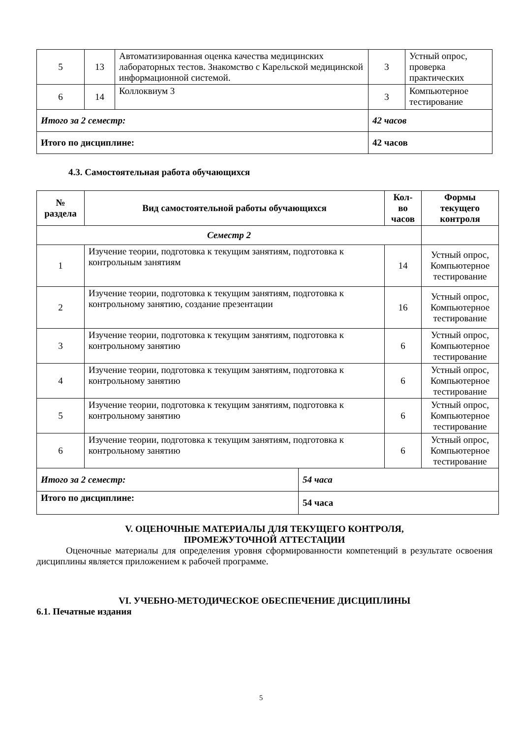| 5 | 13 | Автоматизированная оценка качества медицинских лабораторных тестов. Знакомство с Карельской медицинской информационной системой. | 3 | Устный опрос, проверка практических |
| 6 | 14 | Коллоквиум 3 | 3 | Компьютерное тестирование |
| Итого за 2 семестр: | | | 42 часов | |
| Итого по дисциплине: | | | 42 часов | |
4.3. Самостоятельная работа обучающихся
| № раздела | Вид самостоятельной работы обучающихся | Кол-во часов | Формы текущего контроля |
| --- | --- | --- | --- |
| Семестр 2 | | | |
| 1 | Изучение теории, подготовка к текущим занятиям, подготовка к контрольным занятиям | 14 | Устный опрос, Компьютерное тестирование |
| 2 | Изучение теории, подготовка к текущим занятиям, подготовка к контрольному занятию, создание презентации | 16 | Устный опрос, Компьютерное тестирование |
| 3 | Изучение теории, подготовка к текущим занятиям, подготовка к контрольному занятию | 6 | Устный опрос, Компьютерное тестирование |
| 4 | Изучение теории, подготовка к текущим занятиям, подготовка к контрольному занятию | 6 | Устный опрос, Компьютерное тестирование |
| 5 | Изучение теории, подготовка к текущим занятиям, подготовка к контрольному занятию | 6 | Устный опрос, Компьютерное тестирование |
| 6 | Изучение теории, подготовка к текущим занятиям, подготовка к контрольному занятию | 6 | Устный опрос, Компьютерное тестирование |
| Итого за 2 семестр: | 54 часа |
| Итого по дисциплине: | 54 часа |
V. ОЦЕНОЧНЫЕ МАТЕРИАЛЫ ДЛЯ ТЕКУЩЕГО КОНТРОЛЯ,
ПРОМЕЖУТОЧНОЙ АТТЕСТАЦИИ
Оценочные материалы для определения уровня сформированности компетенций в результате освоения дисциплины является приложением к рабочей программе.
VI. УЧЕБНО-МЕТОДИЧЕСКОЕ ОБЕСПЕЧЕНИЕ ДИСЦИПЛИНЫ
6.1. Печатные издания
5